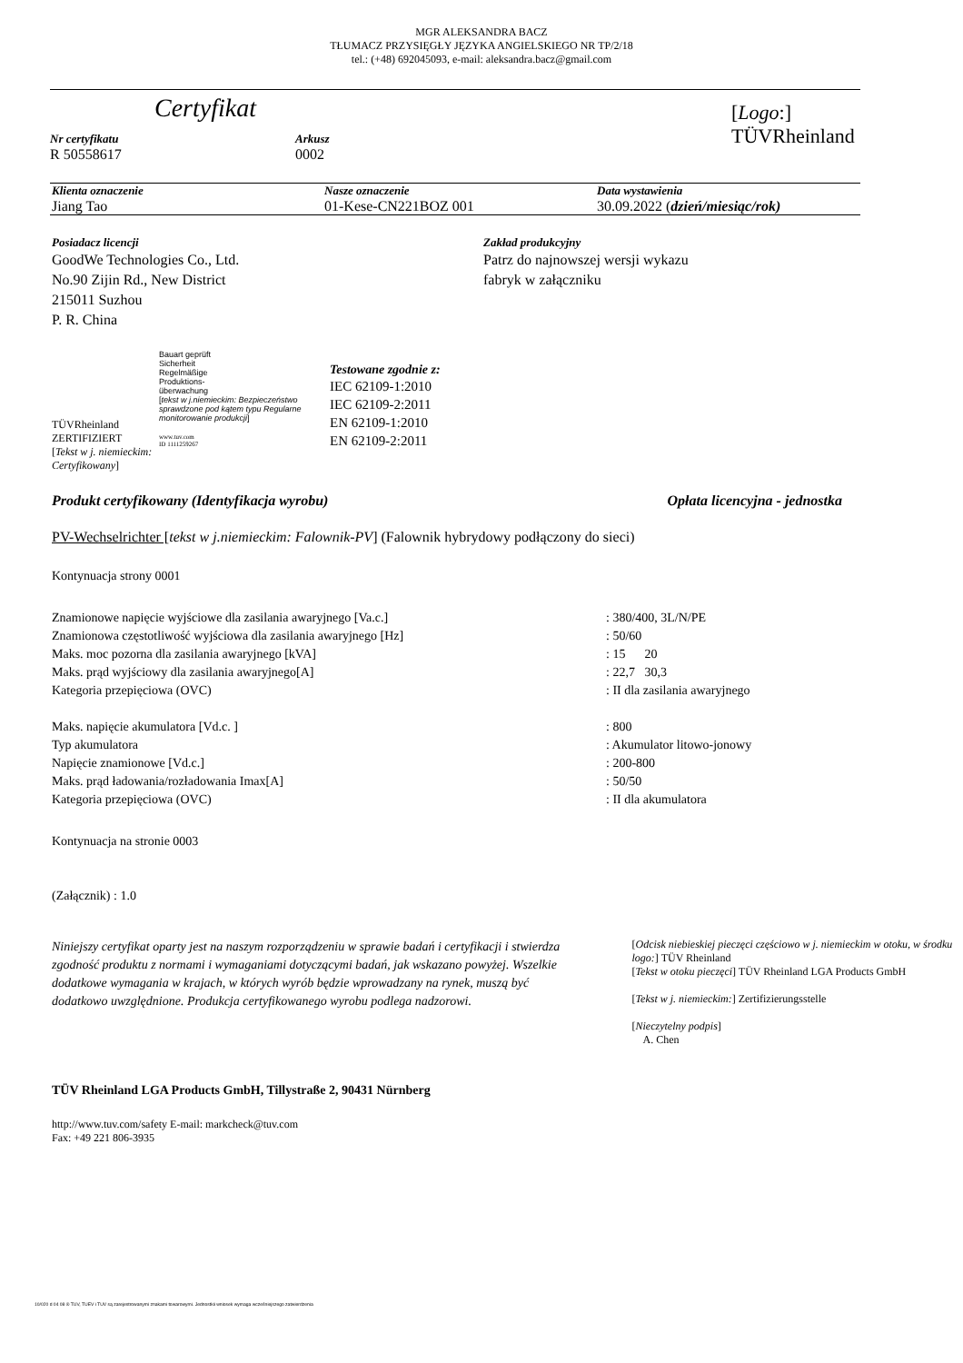MGR ALEKSANDRA BACZ
TŁUMACZ PRZYSIĘGŁY JĘZYKA ANGIELSKIEGO NR TP/2/18
tel.: (+48) 692045093, e-mail: aleksandra.bacz@gmail.com
Certyfikat
Nr certyfikatu
R 50558617
Arkusz
0002
[Logo:]
TÜVRheinland
Klienta oznaczenie
Jiang Tao
Nasze oznaczenie
01-Kese-CN221BOZ 001
Data wystawienia
30.09.2022 (dzień/miesiąc/rok)
Posiadacz licencji
GoodWe Technologies Co., Ltd.
No.90 Zijin Rd., New District
215011 Suzhou
P. R. China
Zakład produkcyjny
Patrz do najnowszej wersji wykazu
fabryk w załączniku
TÜVRheinland
ZERTIFIZIERT
[Tekst w j. niemieckim: Certyfikowany]
Bauart geprüft
Sicherheit
Regelmäßige
Produktions-
überwachung
[tekst w j.niemieckim: Bezpieczeństwo sprawdzone pod kątem typu Regularne monitorowanie produkcji]
www.tuv.com
ID 1111259267
Testowane zgodnie z:
IEC 62109-1:2010
IEC 62109-2:2011
EN 62109-1:2010
EN 62109-2:2011
Produkt certyfikowany (Identyfikacja wyrobu) Opłata licencyjna - jednostka
PV-Wechselrichter [tekst w j.niemieckim: Falownik-PV] (Falownik hybrydowy podłączony do sieci)
Kontynuacja strony 0001
Znamionowe napięcie wyjściowe dla zasilania awaryjnego [Va.c.]
Znamionowa częstotliwość wyjściowa dla zasilania awaryjnego [Hz]
Maks. moc pozorna dla zasilania awaryjnego [kVA]
Maks. prąd wyjściowy dla zasilania awaryjnego[A]
Kategoria przepięciowa (OVC)
: 380/400, 3L/N/PE
: 50/60
: 15 20
: 22,7 30,3
: II dla zasilania awaryjnego
Maks. napięcie akumulatora [Vd.c. ]
Typ akumulatora
Napięcie znamionowe [Vd.c.]
Maks. prąd ładowania/rozładowania Imax[A]
Kategoria przepięciowa (OVC)
: 800
: Akumulator litowo-jonowy
: 200-800
: 50/50
: II dla akumulatora
Kontynuacja na stronie 0003
(Załącznik) : 1.0
Niniejszy certyfikat oparty jest na naszym rozporządzeniu w sprawie badań i certyfikacji i stwierdza zgodność produktu z normami i wymaganiami dotyczącymi badań, jak wskazano powyżej. Wszelkie dodatkowe wymagania w krajach, w których wyrób będzie wprowadzany na rynek, muszą być dodatkowo uwzględnione. Produkcja certyfikowanego wyrobu podlega nadzorowi.
[Odcisk niebieskiej pieczęci częściowo w j. niemieckim w otoku, w środku logo:] TÜV Rheinland
[Tekst w otoku pieczęci] TÜV Rheinland LGA Products GmbH
[Tekst w j. niemieckim:] Zertifizierungsstelle
[Nieczytelny podpis]
A. Chen
TÜV Rheinland LGA Products GmbH, Tillystraße 2, 90431 Nürnberg
http://www.tuv.com/safety E-mail: markcheck@tuv.com
Fax: +49 221 806-3935
10/020 d 04 08 ® TUV, TUEV i TUV są zarejestrowanymi znakami towarowymi. Jednostkii wniosek wymaga wcześniejszego zatwierdzenia